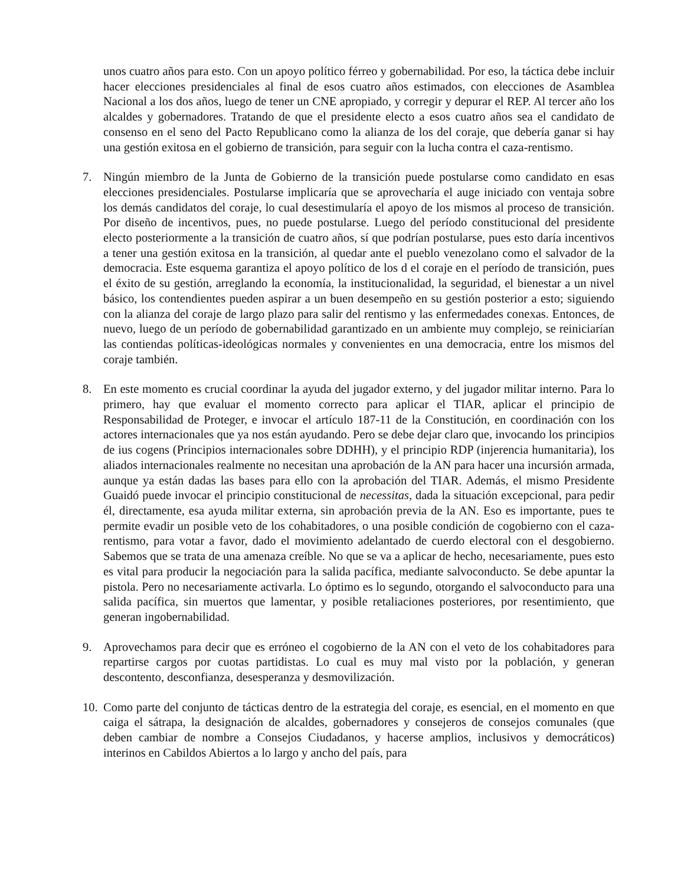unos cuatro años para esto. Con un apoyo político férreo y gobernabilidad. Por eso, la táctica debe incluir hacer elecciones presidenciales al final de esos cuatro años estimados, con elecciones de Asamblea Nacional a los dos años, luego de tener un CNE apropiado, y corregir y depurar el REP. Al tercer año los alcaldes y gobernadores. Tratando de que el presidente electo a esos cuatro años sea el candidato de consenso en el seno del Pacto Republicano como la alianza de los del coraje, que debería ganar si hay una gestión exitosa en el gobierno de transición, para seguir con la lucha contra el caza-rentismo.
7. Ningún miembro de la Junta de Gobierno de la transición puede postularse como candidato en esas elecciones presidenciales. Postularse implicaría que se aprovecharía el auge iniciado con ventaja sobre los demás candidatos del coraje, lo cual desestimularía el apoyo de los mismos al proceso de transición. Por diseño de incentivos, pues, no puede postularse. Luego del período constitucional del presidente electo posteriormente a la transición de cuatro años, sí que podrían postularse, pues esto daría incentivos a tener una gestión exitosa en la transición, al quedar ante el pueblo venezolano como el salvador de la democracia. Este esquema garantiza el apoyo político de los d el coraje en el período de transición, pues el éxito de su gestión, arreglando la economía, la institucionalidad, la seguridad, el bienestar a un nivel básico, los contendientes pueden aspirar a un buen desempeño en su gestión posterior a esto; siguiendo con la alianza del coraje de largo plazo para salir del rentismo y las enfermedades conexas. Entonces, de nuevo, luego de un período de gobernabilidad garantizado en un ambiente muy complejo, se reiniciarían las contiendas políticas-ideológicas normales y convenientes en una democracia, entre los mismos del coraje también.
8. En este momento es crucial coordinar la ayuda del jugador externo, y del jugador militar interno. Para lo primero, hay que evaluar el momento correcto para aplicar el TIAR, aplicar el principio de Responsabilidad de Proteger, e invocar el artículo 187-11 de la Constitución, en coordinación con los actores internacionales que ya nos están ayudando. Pero se debe dejar claro que, invocando los principios de ius cogens (Principios internacionales sobre DDHH), y el principio RDP (injerencia humanitaria), los aliados internacionales realmente no necesitan una aprobación de la AN para hacer una incursión armada, aunque ya están dadas las bases para ello con la aprobación del TIAR. Además, el mismo Presidente Guaidó puede invocar el principio constitucional de necessitas, dada la situación excepcional, para pedir él, directamente, esa ayuda militar externa, sin aprobación previa de la AN. Eso es importante, pues te permite evadir un posible veto de los cohabitadores, o una posible condición de cogobierno con el caza-rentismo, para votar a favor, dado el movimiento adelantado de cuerdo electoral con el desgobierno. Sabemos que se trata de una amenaza creíble. No que se va a aplicar de hecho, necesariamente, pues esto es vital para producir la negociación para la salida pacífica, mediante salvoconducto. Se debe apuntar la pistola. Pero no necesariamente activarla. Lo óptimo es lo segundo, otorgando el salvoconducto para una salida pacífica, sin muertos que lamentar, y posible retaliaciones posteriores, por resentimiento, que generan ingobernabilidad.
9. Aprovechamos para decir que es erróneo el cogobierno de la AN con el veto de los cohabitadores para repartirse cargos por cuotas partidistas. Lo cual es muy mal visto por la población, y generan descontento, desconfianza, desesperanza y desmovilización.
10.
Como parte del conjunto de tácticas dentro de la estrategia del coraje, es esencial, en el momento en que caiga el sátrapa, la designación de alcaldes, gobernadores y consejeros de consejos comunales (que deben cambiar de nombre a Consejos Ciudadanos, y hacerse amplios, inclusivos y democráticos) interinos en Cabildos Abiertos a lo largo y ancho del país, para